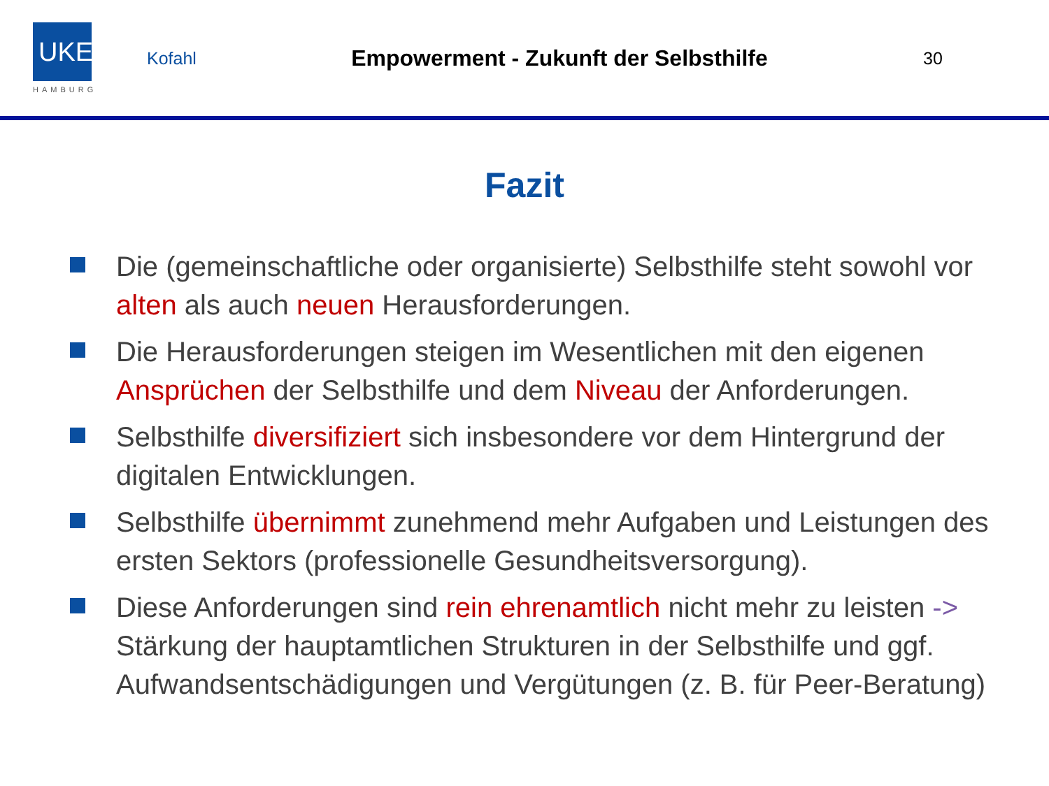UKE
HAMBURG
Kofahl
Empowerment - Zukunft der Selbsthilfe
30
Fazit
Die (gemeinschaftliche oder organisierte) Selbsthilfe steht sowohl vor alten als auch neuen Herausforderungen.
Die Herausforderungen steigen im Wesentlichen mit den eigenen Ansprüchen der Selbsthilfe und dem Niveau der Anforderungen.
Selbsthilfe diversifiziert sich insbesondere vor dem Hintergrund der digitalen Entwicklungen.
Selbsthilfe übernimmt zunehmend mehr Aufgaben und Leistungen des ersten Sektors (professionelle Gesundheitsversorgung).
Diese Anforderungen sind rein ehrenamtlich nicht mehr zu leisten -> Stärkung der hauptamtlichen Strukturen in der Selbsthilfe und ggf. Aufwandsentschädigungen und Vergütungen (z. B. für Peer-Beratung)